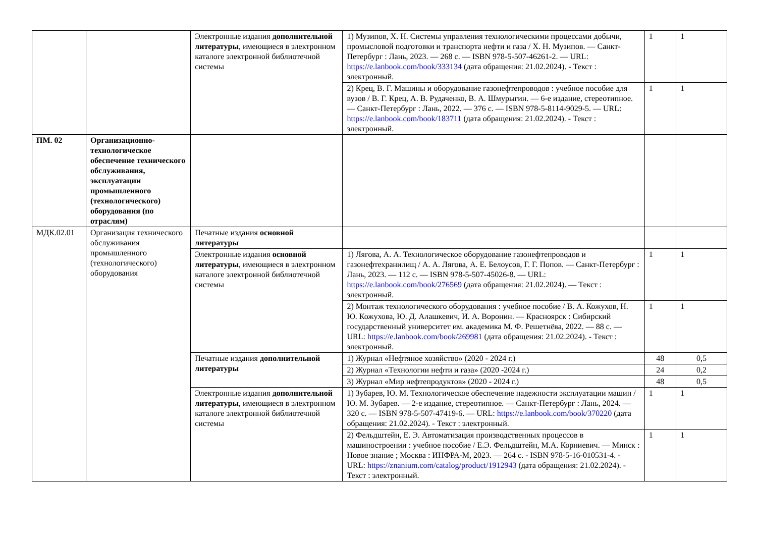| | | Электронные издания дополнительной литературы , имеющиеся в электронном каталоге электронной библиотечной системы | 1) Музипов, Х. Н. Системы управления технологическими процессами добычи, промысловой подготовки и транспорта нефти и газа / Х. Н. Музипов. — Санкт-Петербург : Лань, 2023. — 268 с. — ISBN 978-5-507-46261-2. — URL: https://e.lanbook.com/book/333134 (дата обращения: 21.02.2024). - Текст : электронный. | 1 | 1 |
| | | | 2) Крец, В. Г. Машины и оборудование газонефтепроводов : учебное пособие для вузов / В. Г. Крец, А. В. Рудаченко, В. А. Шмурыгин. — 6-е издание, стереотипное. — Санкт-Петербург : Лань, 2022. — 376 с. — ISBN 978-5-8114-9029-5. — URL: https://e.lanbook.com/book/183711 (дата обращения: 21.02.2024). - Текст : электронный. | 1 | 1 |
| ПМ. 02 | Организационно-технологическое обеспечение технического обслуживания, эксплуатации промышленного (технологического) оборудования (по отраслям) | | | | |
| МДК.02.01 | Организация технического обслуживания промышленного (технологического) оборудования | Печатные издания основной литературы | | | |
| | | Электронные издания основной литературы , имеющиеся в электронном каталоге электронной библиотечной системы | 1) Лягова, А. А. Технологическое оборудование газонефтепроводов и газонефтехранилищ / А. А. Лягова, А. Е. Белоусов, Г. Г. Попов. — Санкт-Петербург : Лань, 2023. — 112 с. — ISBN 978-5-507-45026-8. — URL: https://e.lanbook.com/book/276569 (дата обращения: 21.02.2024). — Текст : электронный. | 1 | 1 |
| | | | 2) Монтаж технологического оборудования : учебное пособие / В. А. Кожухов, Н. Ю. Кожухова, Ю. Д. Алашкевич, И. А. Воронин. — Красноярск : Сибирский государственный университет им. академика М. Ф. Решетнёва, 2022. — 88 с. — URL: https://e.lanbook.com/book/269981 (дата обращения: 21.02.2024). - Текст : электронный. | 1 | 1 |
| | | Печатные издания дополнительной литературы | 1) Журнал «Нефтяное хозяйство» (2020 - 2024 г.) | 48 | 0,5 |
| | | | 2) Журнал «Технологии нефти и газа» (2020 -2024 г.) | 24 | 0,2 |
| | | | 3) Журнал «Мир нефтепродуктов» (2020 - 2024 г.) | 48 | 0,5 |
| | | Электронные издания дополнительной литературы , имеющиеся в электронном каталоге электронной библиотечной системы | 1) Зубарев, Ю. М. Технологическое обеспечение надежности эксплуатации машин / Ю. М. Зубарев. — 2-е издание, стереотипное. — Санкт-Петербург : Лань, 2024. — 320 с. — ISBN 978-5-507-47419-6. — URL: https://e.lanbook.com/book/370220 (дата обращения: 21.02.2024). - Текст : электронный. | 1 | 1 |
| | | | 2) Фельдштейн, Е. Э. Автоматизация производственных процессов в машиностроении : учебное пособие / Е.Э. Фельдштейн, М.А. Корниевич. — Минск : Новое знание ; Москва : ИНФРА-М, 2023. — 264 с. - ISBN 978-5-16-010531-4. - URL: https://znanium.com/catalog/product/1912943 (дата обращения: 21.02.2024). - Текст : электронный. | 1 | 1 |